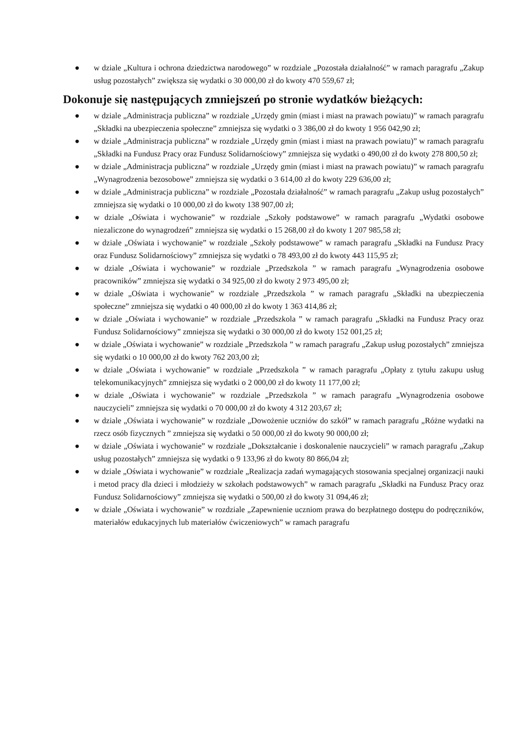● w dziale „Kultura i ochrona dziedzictwa narodowego” w rozdziale „Pozostała działalność” w ramach paragrafu „Zakup usług pozostałych” zwiększa się wydatki o 30 000,00 zł do kwoty 470 559,67 zł;
Dokonuje się następujących zmniejszeń po stronie wydatków bieżących:
● w dziale „Administracja publiczna” w rozdziale „Urzędy gmin (miast i miast na prawach powiatu)” w ramach paragrafu „Składki na ubezpieczenia społeczne” zmniejsza się wydatki o 3 386,00 zł do kwoty 1 956 042,90 zł;
● w dziale „Administracja publiczna” w rozdziale „Urzędy gmin (miast i miast na prawach powiatu)” w ramach paragrafu „Składki na Fundusz Pracy oraz Fundusz Solidarnościowy” zmniejsza się wydatki o 490,00 zł do kwoty 278 800,50 zł;
● w dziale „Administracja publiczna” w rozdziale „Urzędy gmin (miast i miast na prawach powiatu)” w ramach paragrafu „Wynagrodzenia bezosobowe” zmniejsza się wydatki o 3 614,00 zł do kwoty 229 636,00 zł;
● w dziale „Administracja publiczna” w rozdziale „Pozostała działalność” w ramach paragrafu „Zakup usług pozostałych” zmniejsza się wydatki o 10 000,00 zł do kwoty 138 907,00 zł;
● w dziale „Oświata i wychowanie” w rozdziale „Szkoły podstawowe” w ramach paragrafu „Wydatki osobowe niezaliczone do wynagrodzeń” zmniejsza się wydatki o 15 268,00 zł do kwoty 1 207 985,58 zł;
● w dziale „Oświata i wychowanie” w rozdziale „Szkoły podstawowe” w ramach paragrafu „Składki na Fundusz Pracy oraz Fundusz Solidarnościowy” zmniejsza się wydatki o 78 493,00 zł do kwoty 443 115,95 zł;
● w dziale „Oświata i wychowanie” w rozdziale „Przedszkola ” w ramach paragrafu „Wynagrodzenia osobowe pracowników” zmniejsza się wydatki o 34 925,00 zł do kwoty 2 973 495,00 zł;
● w dziale „Oświata i wychowanie” w rozdziale „Przedszkola ” w ramach paragrafu „Składki na ubezpieczenia społeczne” zmniejsza się wydatki o 40 000,00 zł do kwoty 1 363 414,86 zł;
● w dziale „Oświata i wychowanie” w rozdziale „Przedszkola ” w ramach paragrafu „Składki na Fundusz Pracy oraz Fundusz Solidarnościowy” zmniejsza się wydatki o 30 000,00 zł do kwoty 152 001,25 zł;
● w dziale „Oświata i wychowanie” w rozdziale „Przedszkola ” w ramach paragrafu „Zakup usług pozostałych” zmniejsza się wydatki o 10 000,00 zł do kwoty 762 203,00 zł;
● w dziale „Oświata i wychowanie” w rozdziale „Przedszkola ” w ramach paragrafu „Opłaty z tytułu zakupu usług telekomunikacyjnych” zmniejsza się wydatki o 2 000,00 zł do kwoty 11 177,00 zł;
● w dziale „Oświata i wychowanie” w rozdziale „Przedszkola ” w ramach paragrafu „Wynagrodzenia osobowe nauczycieli” zmniejsza się wydatki o 70 000,00 zł do kwoty 4 312 203,67 zł;
● w dziale „Oświata i wychowanie” w rozdziale „Dowożenie uczniów do szkół” w ramach paragrafu „Różne wydatki na rzecz osób fizycznych ” zmniejsza się wydatki o 50 000,00 zł do kwoty 90 000,00 zł;
● w dziale „Oświata i wychowanie” w rozdziale „Dokształcanie i doskonalenie nauczycieli” w ramach paragrafu „Zakup usług pozostałych” zmniejsza się wydatki o 9 133,96 zł do kwoty 80 866,04 zł;
● w dziale „Oświata i wychowanie” w rozdziale „Realizacja zadań wymagających stosowania specjalnej organizacji nauki i metod pracy dla dzieci i młodzieży w szkołach podstawowych” w ramach paragrafu „Składki na Fundusz Pracy oraz Fundusz Solidarnościowy” zmniejsza się wydatki o 500,00 zł do kwoty 31 094,46 zł;
● w dziale „Oświata i wychowanie” w rozdziale „Zapewnienie uczniom prawa do bezpłatnego dostępu do podręczników, materiałów edukacyjnych lub materiałów ćwiczeniowych” w ramach paragrafu